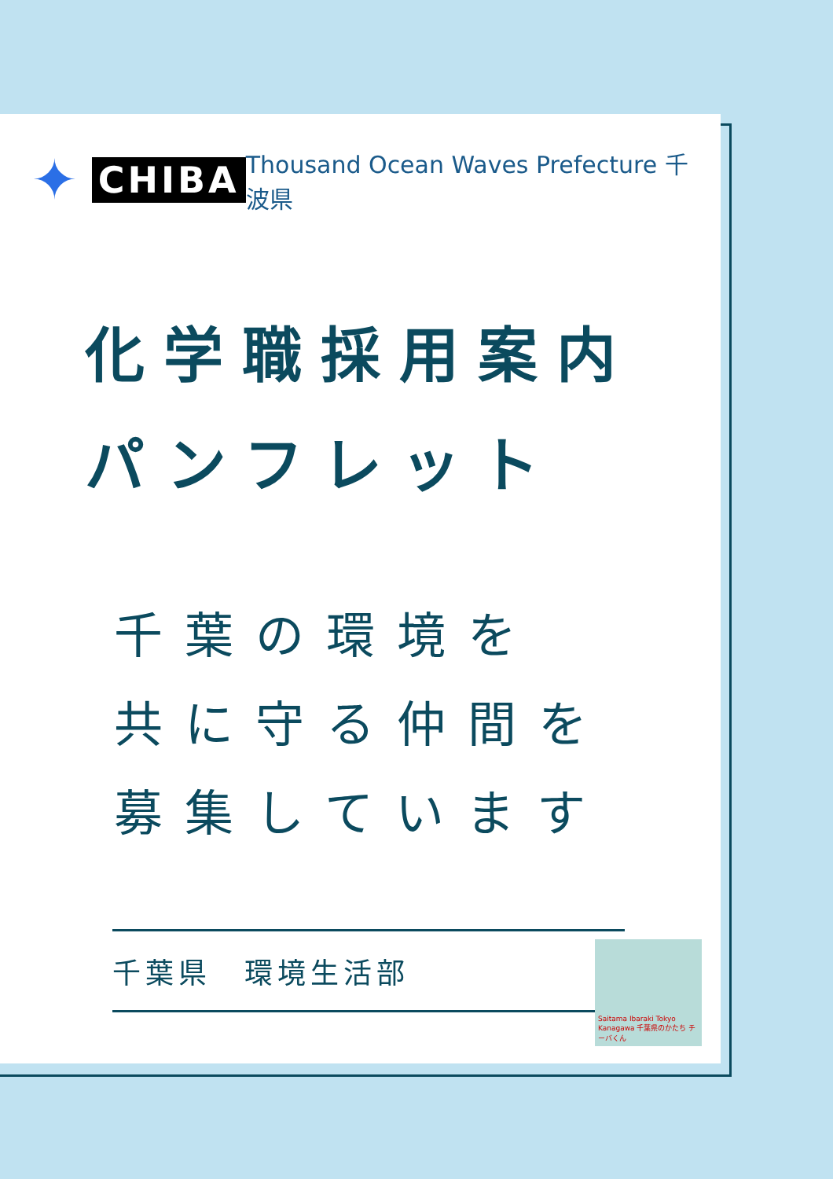✦ CHIBA
Thousand Ocean Waves Prefecture 千波県
化学職採用案内
パンフレット
千葉の環境を
共に守る仲間を
募集しています
千葉県　環境生活部
Saitama Ibaraki Tokyo Kanagawa 千葉県のかたち チーバくん